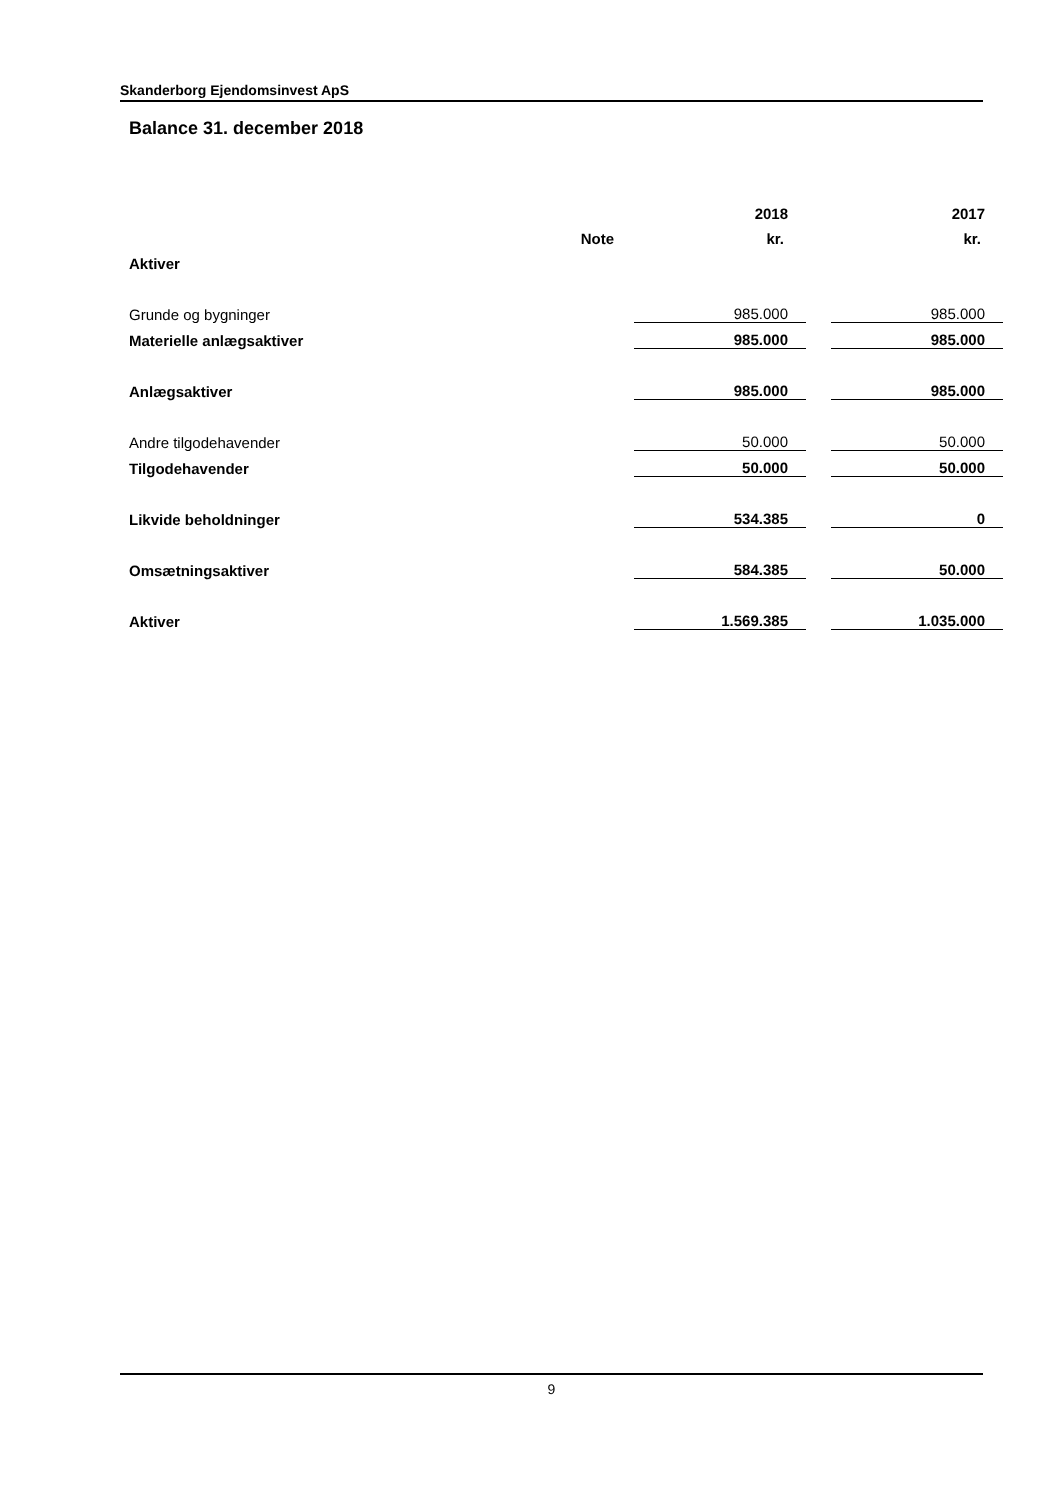Skanderborg Ejendomsinvest ApS
Balance 31. december 2018
| | | 2018 | | 2017 |
| | Note | kr. | | kr. |
| Aktiver | | | | |
| Grunde og bygninger | | 985.000 | | 985.000 |
| Materielle anlægsaktiver | | 985.000 | | 985.000 |
| Anlægsaktiver | | 985.000 | | 985.000 |
| Andre tilgodehavender | | 50.000 | | 50.000 |
| Tilgodehavender | | 50.000 | | 50.000 |
| Likvide beholdninger | | 534.385 | | 0 |
| Omsætningsaktiver | | 584.385 | | 50.000 |
| Aktiver | | 1.569.385 | | 1.035.000 |
9